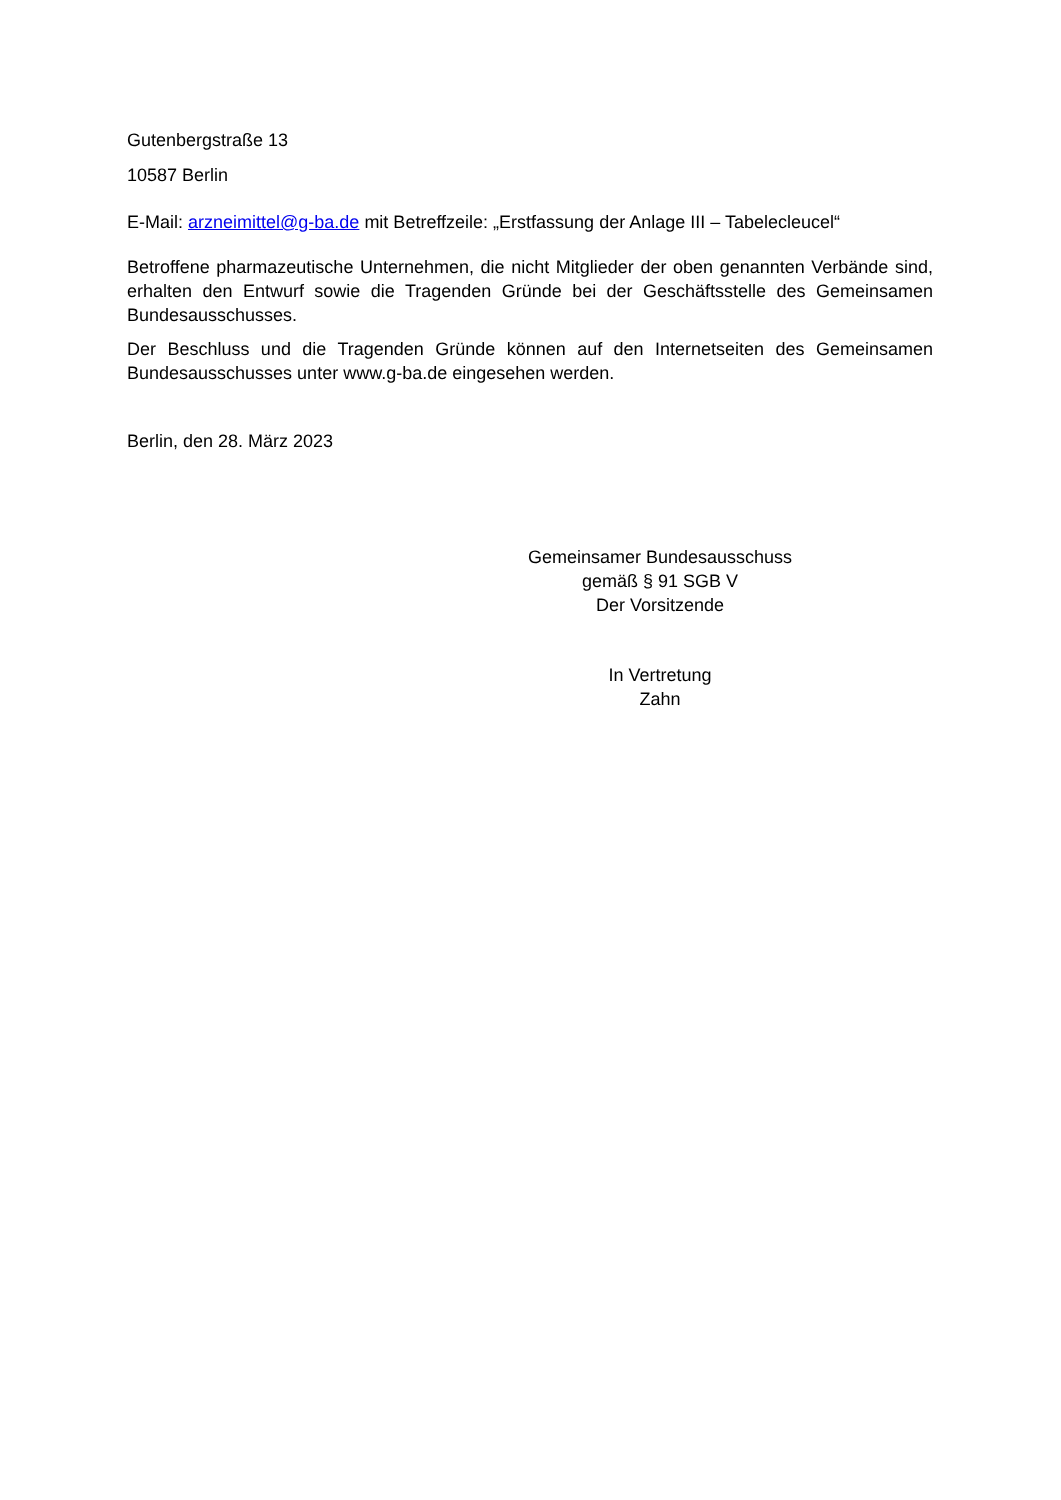Gutenbergstraße 13
10587 Berlin
E-Mail: arzneimittel@g-ba.de mit Betreffzeile: „Erstfassung der Anlage III – Tabelecleucel“
Betroffene pharmazeutische Unternehmen, die nicht Mitglieder der oben genannten Verbände sind, erhalten den Entwurf sowie die Tragenden Gründe bei der Geschäftsstelle des Gemeinsamen Bundesausschusses.
Der Beschluss und die Tragenden Gründe können auf den Internetseiten des Gemeinsamen Bundesausschusses unter www.g-ba.de eingesehen werden.
Berlin, den 28. März 2023
Gemeinsamer Bundesausschuss
gemäß § 91 SGB V
Der Vorsitzende
In Vertretung
Zahn